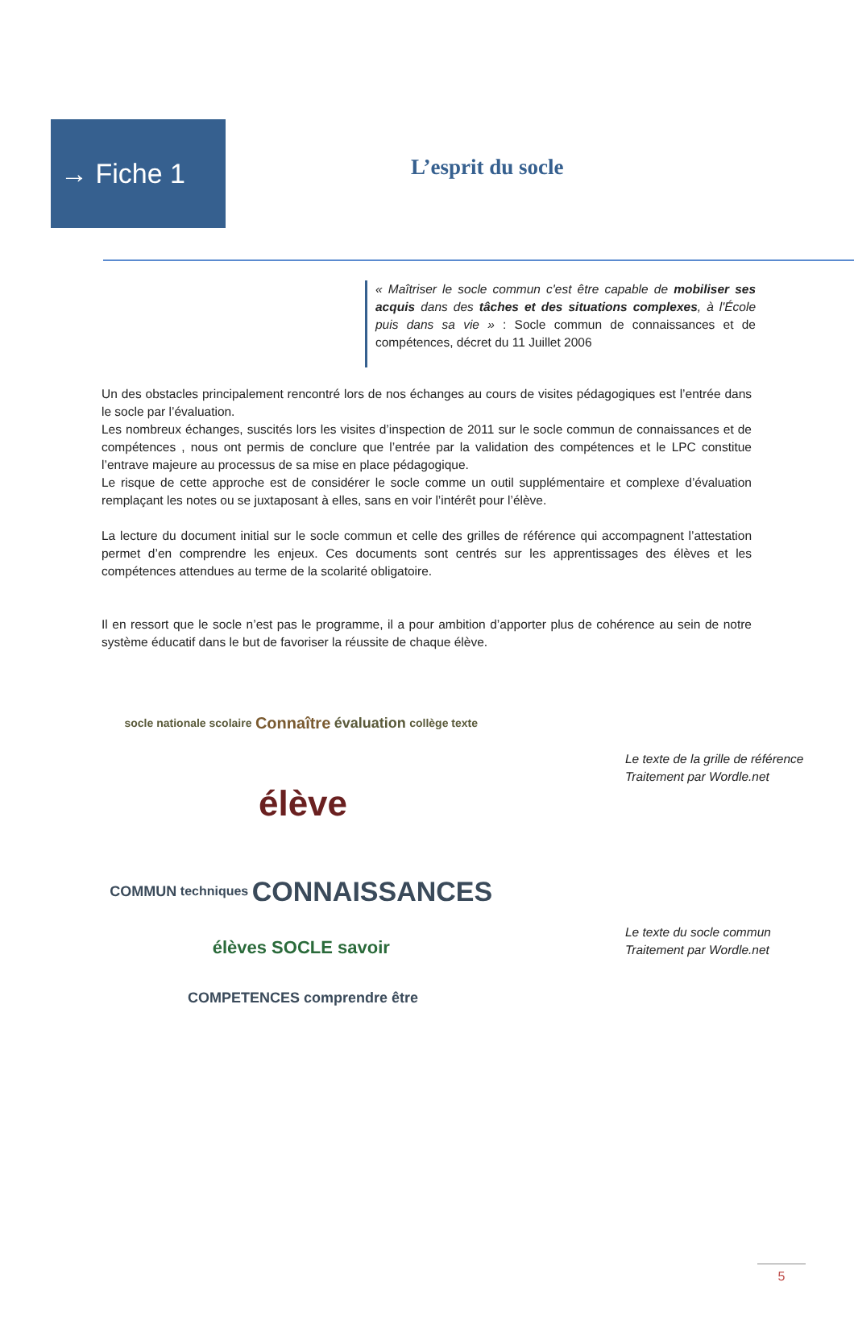→ Fiche 1
L’esprit du socle
« Maîtriser le socle commun c'est être capable de mobiliser ses acquis dans des tâches et des situations complexes, à l'École puis dans sa vie » : Socle commun de connaissances et de compétences, décret du 11 Juillet 2006
Un des obstacles principalement rencontré lors de nos échanges au cours de visites pédagogiques est l’entrée dans le socle par l’évaluation.
Les nombreux échanges, suscités lors les visites d’inspection de 2011 sur le socle commun de connaissances et de compétences , nous ont permis de conclure que l’entrée par la validation des compétences et le LPC constitue l’entrave majeure au processus de sa mise en place pédagogique.
Le risque de cette approche est de considérer le socle comme un outil supplémentaire et complexe d’évaluation remplaçant les notes ou se juxtaposant à elles, sans en voir l’intérêt pour l’élève.
La lecture du document initial sur le socle commun et celle des grilles de référence qui accompagnent l’attestation permet d’en comprendre les enjeux. Ces documents sont centrés sur les apprentissages des élèves et les compétences attendues au terme de la scolarité obligatoire.
Il en ressort que le socle n’est pas le programme, il a pour ambition d’apporter plus de cohérence au sein de notre système éducatif dans le but de favoriser la réussite de chaque élève.
socle nationale scolaire Connaître évaluation collège texte élève
Le texte de la grille de référence
Traitement par Wordle.net
COMMUN techniques CONNAISSANCES élèves SOCLE savoir COMPETENCES comprendre être
Le texte du socle commun
Traitement par Wordle.net
5